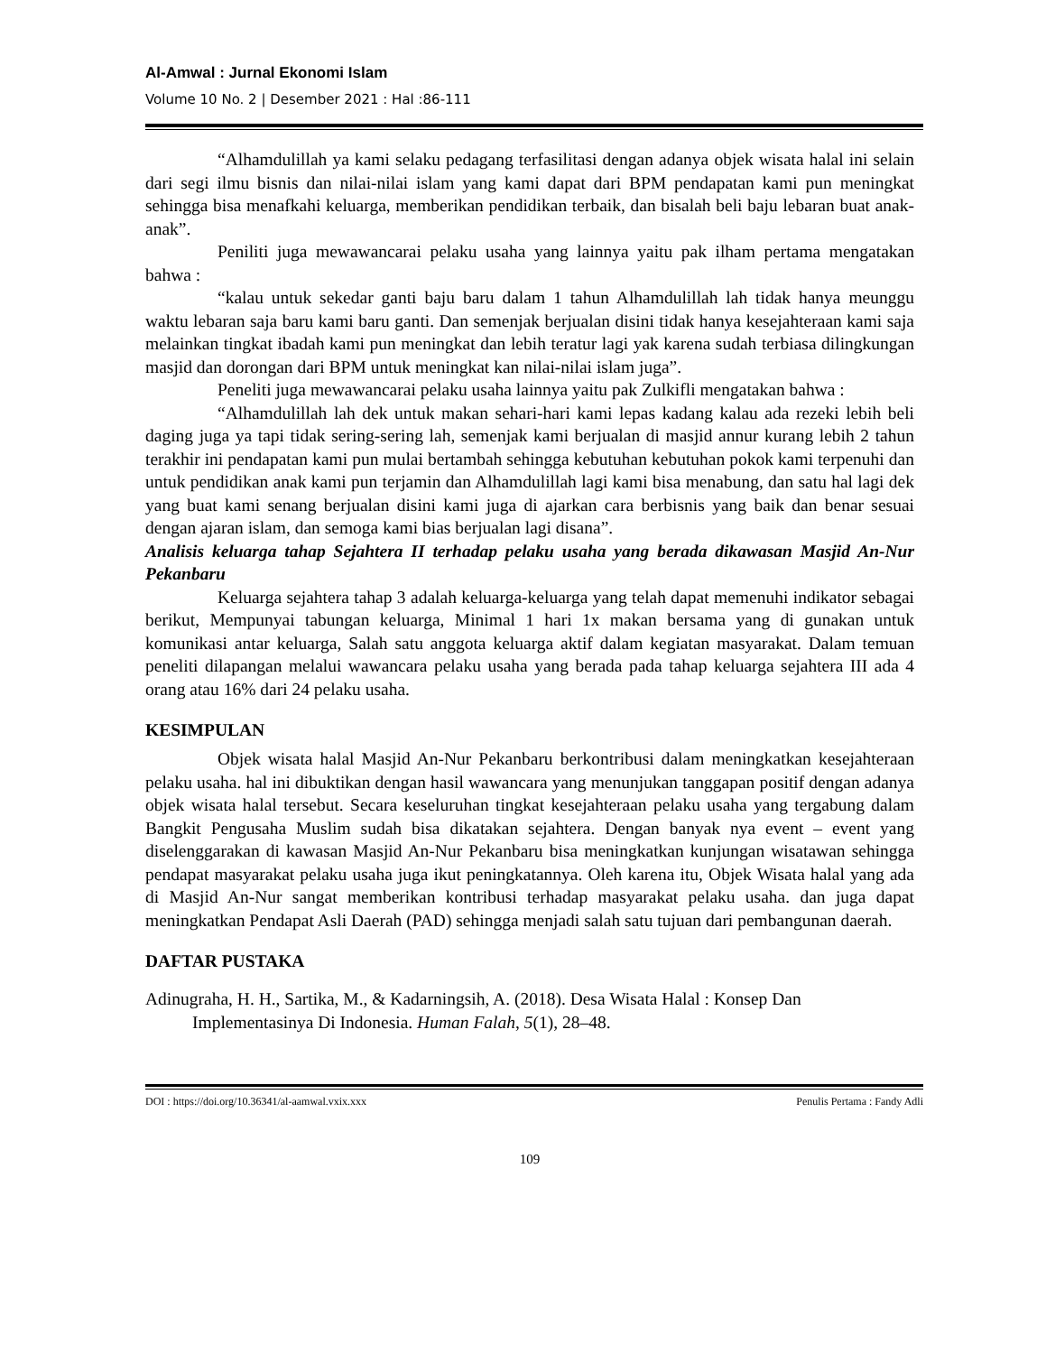Al-Amwal : Jurnal Ekonomi Islam
Volume 10 No. 2 | Desember 2021 : Hal :86-111
“Alhamdulillah ya kami selaku pedagang terfasilitasi dengan adanya objek wisata halal ini selain dari segi ilmu bisnis dan nilai-nilai islam yang kami dapat dari BPM pendapatan kami pun meningkat sehingga bisa menafkahi keluarga, memberikan pendidikan terbaik, dan bisalah beli baju lebaran buat anak-anak”.
Peniliti juga mewawancarai pelaku usaha yang lainnya yaitu pak ilham pertama mengatakan bahwa :
“kalau untuk sekedar ganti baju baru dalam 1 tahun Alhamdulillah lah tidak hanya meunggu waktu lebaran saja baru kami baru ganti. Dan semenjak berjualan disini tidak hanya kesejahteraan kami saja melainkan tingkat ibadah kami pun meningkat dan lebih teratur lagi yak karena sudah terbiasa dilingkungan masjid dan dorongan dari BPM untuk meningkat kan nilai-nilai islam juga”.
Peneliti juga mewawancarai pelaku usaha lainnya yaitu pak Zulkifli mengatakan bahwa :
“Alhamdulillah lah dek untuk makan sehari-hari kami lepas kadang kalau ada rezeki lebih beli daging juga ya tapi tidak sering-sering lah, semenjak kami berjualan di masjid annur kurang lebih 2 tahun terakhir ini pendapatan kami pun mulai bertambah sehingga kebutuhan kebutuhan pokok kami terpenuhi dan untuk pendidikan anak kami pun terjamin dan Alhamdulillah lagi kami bisa menabung, dan satu hal lagi dek yang buat kami senang berjualan disini kami juga di ajarkan cara berbisnis yang baik dan benar sesuai dengan ajaran islam, dan semoga kami bias berjualan lagi disana”.
Analisis keluarga tahap Sejahtera II terhadap pelaku usaha yang berada dikawasan Masjid An-Nur Pekanbaru
Keluarga sejahtera tahap 3 adalah keluarga-keluarga yang telah dapat memenuhi indikator sebagai berikut, Mempunyai tabungan keluarga, Minimal 1 hari 1x makan bersama yang di gunakan untuk komunikasi antar keluarga, Salah satu anggota keluarga aktif dalam kegiatan masyarakat. Dalam temuan peneliti dilapangan melalui wawancara pelaku usaha yang berada pada tahap keluarga sejahtera III ada 4 orang atau 16% dari 24 pelaku usaha.
KESIMPULAN
Objek wisata halal Masjid An-Nur Pekanbaru berkontribusi dalam meningkatkan kesejahteraan pelaku usaha. hal ini dibuktikan dengan hasil wawancara yang menunjukan tanggapan positif dengan adanya objek wisata halal tersebut. Secara keseluruhan tingkat kesejahteraan pelaku usaha yang tergabung dalam Bangkit Pengusaha Muslim sudah bisa dikatakan sejahtera. Dengan banyak nya event – event yang diselenggarakan di kawasan Masjid An-Nur Pekanbaru bisa meningkatkan kunjungan wisatawan sehingga pendapat masyarakat pelaku usaha juga ikut peningkatannya. Oleh karena itu, Objek Wisata halal yang ada di Masjid An-Nur sangat memberikan kontribusi terhadap masyarakat pelaku usaha. dan juga dapat meningkatkan Pendapat Asli Daerah (PAD) sehingga menjadi salah satu tujuan dari pembangunan daerah.
DAFTAR PUSTAKA
Adinugraha, H. H., Sartika, M., & Kadarningsih, A. (2018). Desa Wisata Halal : Konsep Dan Implementasinya Di Indonesia. Human Falah, 5(1), 28–48.
DOI : https://doi.org/10.36341/al-aamwal.vxix.xxx Penulis Pertama : Fandy Adli
109